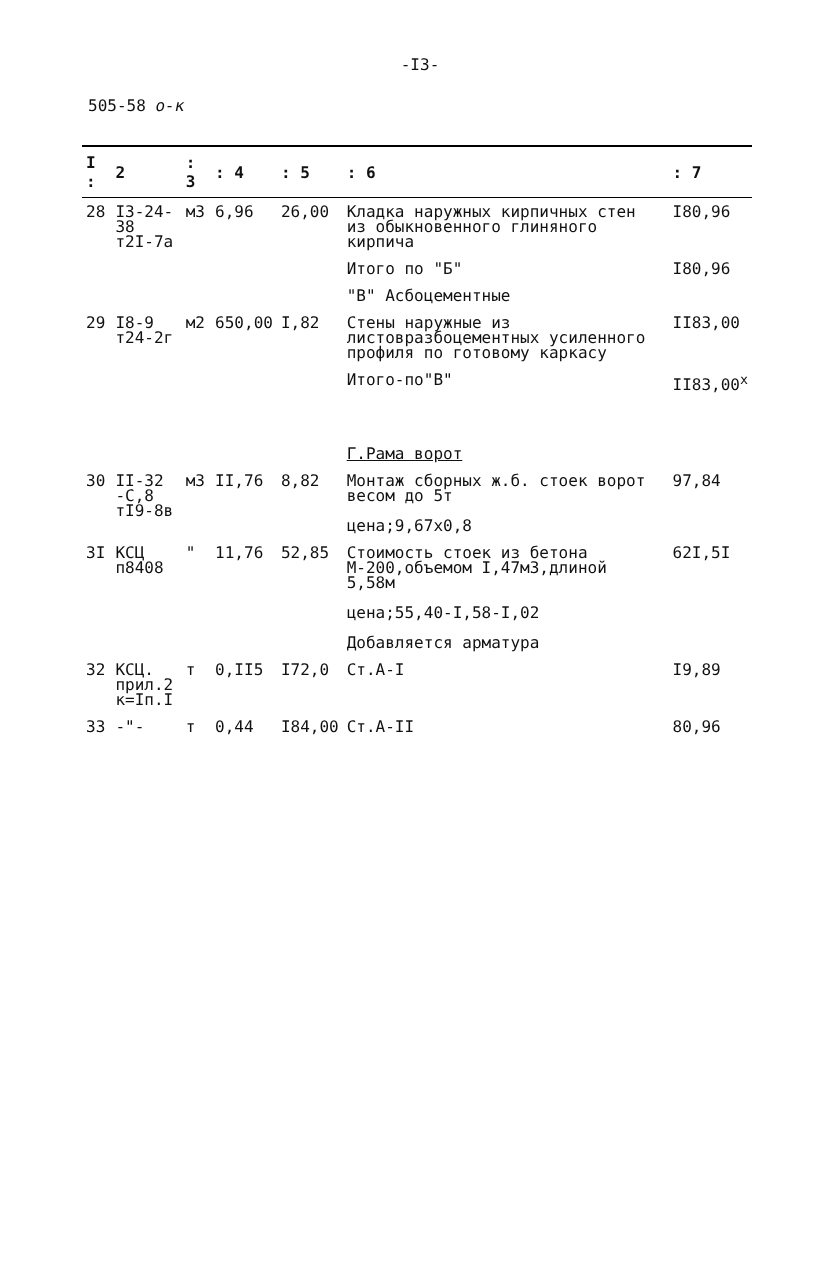-I3-
505-58 о-к
| I : | 2 | : 3 | : 4 | : 5 | : 6 | : 7 |
| --- | --- | --- | --- | --- | --- | --- |
| 28 | I3-24-38 т2I-7а | м3 | 6,96 | 26,00 | Кладка наружных кирпичных стен из обыкновенного глиняного кирпича | I80,96 |
| | | | | | Итого по "Б" | I80,96 |
| | | | | | "В" Асбоцементные | |
| 29 | I8-9 т24-2г | м2 | 650,00 | I,82 | Стены наружные из листовразбоцементных усиленного профиля по готовому каркасу | II83,00 |
| | | | | | Итого-по"В" | II83,00<sup>x</sup> |
| | | | | | Г.Рама ворот | |
| 30 | II-32 -С,8 тI9-8в | м3 | II,76 | 8,82 | Монтаж сборных ж.б. стоек ворот весом до 5т цена;9,67х0,8 | 97,84 |
| 3I | КСЦ п8408 | " | 11,76 | 52,85 | Стоимость стоек из бетона М-200,объемом I,47м3,длиной 5,58м цена;55,40-I,58-I,02 Добавляется арматура | 62I,5I |
| 32 | КСЦ. прил.2 к=Iп.I | т | 0,II5 | I72,0 | Ст.А-I | I9,89 |
| 33 | -"- | т | 0,44 | I84,00 | Ст.А-II | 80,96 |